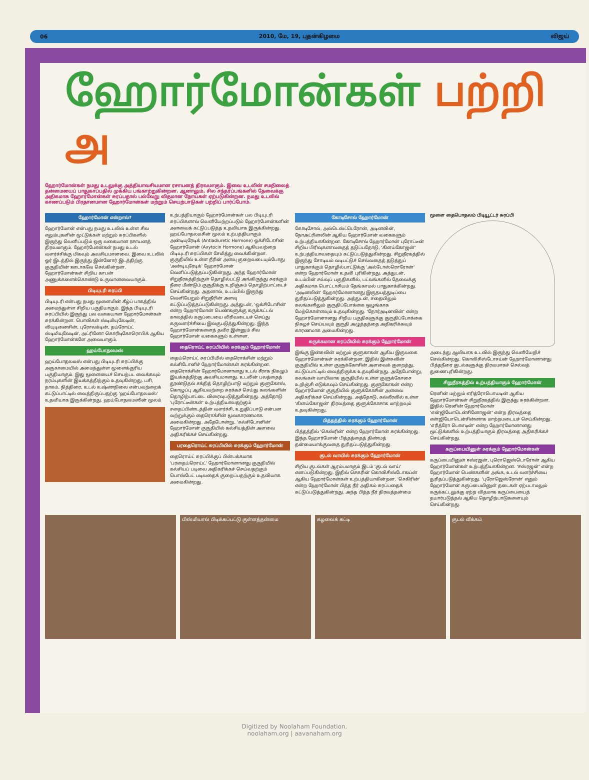06 2010, மே, 19, புதன்கிழமை விஜய்
ஹோர்மோன்கள் பற்றி அ
ஹோர்மோன்கள் நமது உடலுக்கு அத்தியாவசியமான ரசாயனத் திரவமாகும். இவை உடலின் சமநிலைத் தன்மையைப் பாதுகாப்பதில் முக்கிய பங்காற்றுகின்றன. ஆனாலும், சில சந்தர்ப்பங்களில் தேவைக்கு அதிகமாக ஹோர்மோன்கள் சுரப்பதால் பல்வேறு விதமான நோய்கள் ஏற்படுகின்றன. நமது உடலில் காணப்படும் பிரதானமான ஹோர்மோன்கள் மற்றும் செயற்பாடுகள் பற்றிப் பார்ப்போம்.
ஹோர்மோன் என்றால்?
ஹோர்மோன் என்பது நமது உடலில் உள்ள சில எலும்புகளின் மூட்டுக்கள் மற்றும் சுரப்பிகளில் இருந்து வெளிப்படும் ஒரு வகையான ரசாயனத் திரவமாகும். ஹோர்மோன்கள் நமது உடல் வளர்ச்சிக்கு மிகவும் அவசியமானவை. இவை உடலில் ஓர் இடத்தில் இருந்து இன்னோர் இடத்திற்கு குருதியின் ஊடாகவே செல்கின்றன. ஹோர்மோன்கள் சிறிய காபன் அணுக்களைக்கொண்டு உருவானவையாகும்.
பிடியுடரி சுரப்பி
பிடியுடரி என்பது நமது மூளையின் கீழ்ப் பாகத்தில் அமைந்துள்ள சிறிய பகுதியாகும். இந்த பிடியுடரி சுரப்பியில் இருந்து பல வகையான ஹோர்மோன்கள் சுரக்கின்றன. பொலிகள் ஸ்டிமியுலேடின், லியுடினைசின், புரோலக்டின், தய்ரோய்ட் ஸ்டிமியுலேடின், அட்ரினோ கொரிடிகோரொபிக் ஆகிய ஹோர்மோன்களே அவையாகும்.
ஹய்போதலமஸ்
ஹய்போதலமஸ் என்பது பிடியுடரி சுரப்பிக்கு அருகாமையில் அமைந்துள்ள மூளைக்குரிய பகுதியாகும். இது மூளையைச் செயற்பட வைக்கவும் நரம்புகளின் இயக்கத்திற்கும் உதவுகின்றது. பசி, தாகம், நித்திரை, உடல் உஷ்ணநிலை என்பவற்றைக் கட்டுப்பாட்டில் வைத்திருப்பதற்கு 'ஹய்போதலமஸ்' உதவியாக இருக்கின்றது. ஹய்போதலமஸின் மூலம்
உற்பத்தியாகும் ஹோர்மோன்கள் பல பிடியுடரி சுரப்பிகளால் வெளியேற்றப்படும் ஹோர்மோன்களின் அளவைக் கட்டுப்படுத்த உதவியாக இருக்கின்றது. ஹய்போதலமசின் மூலம் உற்பத்தியாகும் அன்டியுரேடிக் (Antiadiuretic Hormone) ஒக்சிடோசின் ஹோர்மோன் (Axytocin Hormone) ஆகியவற்றை பிடியுடரி சுரப்பிகள் சேமித்து வைக்கின்றன. குருதியில் உள்ள நீரின் அளவு குறைவடையும்போது 'அன்டியுரேடிக்' ஹோர்மோன் வெளிப்படுத்தப்படுகின்றது. அந்த ஹோர்மோன் சிறுநீரகத்திற்குள் தொழில்பட்டு அங்கிருந்து சுரக்கும் நீரை மீண்டும் குருதிக்கு உறிஞ்சும் தொழிற்பாட்டைச் செய்கின்றது. அதனால், உடம்பில் இருந்து வெளியேறும் சிறுநீரின் அளவு கட்டுப்படுத்தப்படுகின்றது. அத்துடன், 'ஒக்சிடோசின்' என்ற ஹோர்மோன் பெண்களுக்கு கருக்கட்டல் காலத்தில் கருப்பையை விரிவடையச் செய்து கருவளர்ச்சியை இலகுபடுத்துகின்றது. இந்த ஹோர்மோன்களைத் தவிர இன்னும் சில ஹோர்மோன் வகைகளும் உள்ளன.
தைரொய்ட் சுரப்பியில் சுரக்கும் ஹோர்மோன்
தைய்ரொய்ட் சுரப்பியில் தைரொக்சின் மற்றும் கல்சிடோனிச் ஹோர்மோன்கள் சுரக்கின்றன. தைரொக்சின் ஹோர்மோனானது உடல் சீராக நிகழும் இயக்கத்திற்கு அவசியமானது. உடலின் பலத்தைத் தூண்டுதல் சக்தித் தொழிற்பாடு மற்றும் குளுகோஸ், கொழுப்பு ஆகியவற்றை சுரக்கச் செய்து கலங்களின் தொழிற்பாட்டை விரைவுபடுத்துகின்றது. அத்தோடு 'புரோட்டீன்கள்' உற்பத்தியாவதற்கும் சதைப்பிண்டத்தின் வளர்ச்சி, உறுதிப்பாடு என்பன வற்றுக்கும் தைரொக்சின் மூலகாரணமாக அமைகின்றது. அதேபோன்று, 'கல்சிடோனின்' ஹோர்மோன் குருதியில் கல்சியத்தின் அளவை அதிகரிக்கச் செய்கின்றது.
பரதைரொய்ட் சுரப்பியில் சுரக்கும் ஹோர்மோன்
தைரொய்ட் சுரப்பிக்குப் பின்பக்கமாக 'பரதைய்ரொய்ட்' ஹோர்மோனானது குருதியில் கல்சியப் படிவை அதிகரிக்கச் செய்வதற்கும் பொஸ்பேட் படிவதைக் குறைப்பதற்கும் உதவியாக அமைகின்றது.
கோடிசோல் ஹோர்மோன்
கோடிசோல், அல்டெஸ்ட்டெரோன், அடினலின், நோஅட்ரினலின் ஆகிய ஹோர்மோன் வகைகளும் உற்பத்தியாகின்றன. கோடிசோல் ஹோர்மோன் புரோட்டீன் சிறிய பிரிவுகளாவதைத் தடுப்பதோடு, 'கிளய்கோஜன்' உற்பத்தியாவதையும் கட்டுப்படுத்துகின்றது. சிறுநீரகத்தில் இருந்து சோடியம் வடிபட்டுச் செல்வதைத் தடுத்துப் பாதுகாக்கும் தொழில்பாட்டுக்கு 'அல்டோஸ்ரொரோன்' என்ற ஹோர்மோன் உதவி புரிகின்றது. அத்துடன், உடம்பின் சவ்வுப் பகுதிகளில், பட்லங்களில் தேவைக்கு அதிகமாக பொட்டாசியம் தேங்காமல் பாதுகாக்கின்றது. 'அடினலின்' ஹோர்மோனானது இருதயத்துடிப்பை துரிதப்படுத்துகின்றது. அத்துடன், சதையிலும் கலங்களிலும் குருதிப்போக்கை ஒழுங்காக மேற்கொள்ளவும் உதவுகின்றது. 'நோர்அடினலின்' என்ற ஹோர்மோனானது சிறிய பகுதிகளுக்கு குருதிப்போக்கை நிகழச் செய்யவும் குருதி அழுத்தத்தை அதிகரிக்கவும் காரணமாக அமைகின்றது.
சுருக்கமான சுரப்பியில் சுரக்கும் ஹோர்மோன்
இங்கு இன்சுலின் மற்றும் குளுகாகன் ஆகிய இருவகை ஹோர்மோன்கள் சுரக்கின்றன. இதில் இன்சுலின் குருதியில் உள்ள குளுக்கோசின் அளவைக் குறைத்து, கட்டுப்பாட்டில் வைத்திருக்க உதவுகின்றது. அதேபோன்று, கலங்கள் வாயிலாக குருதியில் உள்ள குளுக்கோசை உறிஞ்சி எடுக்கவும் செய்கின்றது. குளுகோகன் என்ற ஹோர்மோன் குருதியில் குளுக்கோசின் அளவை அதிகரிக்கச் செய்கின்றது. அத்தோடு, கல்லீரலில் உள்ள 'கிளய்கோஜன்' திரவத்தை குளுக்கோசாக மாற்றவும் உதவுகின்றது.
பித்தத்தில் சுரக்கும் ஹோர்மோன்
பித்தத்தில் 'கெஸ்ரின்' என்ற ஹோர்மோன் சுரக்கின்றது. இந்த ஹோர்மோன் பித்தத்தைத் திண்மத் தன்மையாக்குவதை துரிதப்படுத்துகின்றது.
குடல் வாயில் சுரக்கும் ஹோர்மோன்
சிறிய குடல்கள் ஆரம்பமாகும் இடம் 'குடல் வாய்' எனப்படுகின்றது. இதில் செகரின் கொலிசிஸ்டோகய்ன் ஆகிய ஹோர்மோன்கள் உற்பத்தியாகின்றன. 'செகிரின்' என்ற ஹோர்மோன் பித்த நீர் அதிகம் சுரப்பதைக் கட்டுப்படுத்துகின்றது. அந்த பித்த நீர் திரவத்தன்மை
மூளை தைபொதலம் பிடியூட்டர் சுரப்பி
அடைந்து ஆவியாக உடலில் இருந்து வெளியேறிச் செல்கின்றது. கொலிசிஸ்டோசய்ன் ஹோர்மோனானது பித்தநீரை குடல்களுக்கு திரவமாகச் செல்லத் துணைபுரிகின்றது.
சிறுநீரகத்தில் உற்பத்தியாகும் ஹோர்மோன்
ரெனின் மற்றும் எரித்ரோபொயடின் ஆகிய ஹோர்மோன்கள் சிறுநீரகத்தில் இருந்து சுரக்கின்றன. இதில் ரெனின் ஹோர்மோன் 'என்ஜியோடென்சினோஜன்' என்ற திரவத்தை என்ஜியோடென்சின்னாக மாற்றமடையச் செய்கின்றது. 'எரித்ரோ பொஎடின்' என்ற ஹோர்மோனானது மூட்டுக்களில் உற்பத்தியாகும் திரவத்தை அதிகரிக்கச் செய்கின்றது.
கருப்பையினுள் சுரக்கும் ஹோர்மோன்கள்
கருப்பையினுள் ஈஸ்ரஜன், புரொஜெஸ்டொரோன் ஆகிய ஹோர்மோன்கள் உற்பத்தியாகின்றன. 'ஈஸ்ரஜன்' என்ற ஹோர்மோன் பெண்களின் அங்க, உடல் வளர்ச்சியை துரிதப்படுத்துகின்றது. 'புரோஜெஸ்ரோன்' எனும் ஹோர்மோன் கருப்பையினுள் தடைகள் ஏற்படாமலும் கருக்கட்டலுக்கு ஏற்ற விதமாக கருப்பையைத் தயார்படுத்தல் ஆகிய தொழிற்பாடுகளையும் செய்கின்றது.
பிஸ்மியால் பிடிக்கப்பட்டு குள்ளத்தன்மை
கழலைக் கட்டி குடல் வீக்கம்
Digitized by Noolaham Foundation.
noolaham.org | aavanaham.org